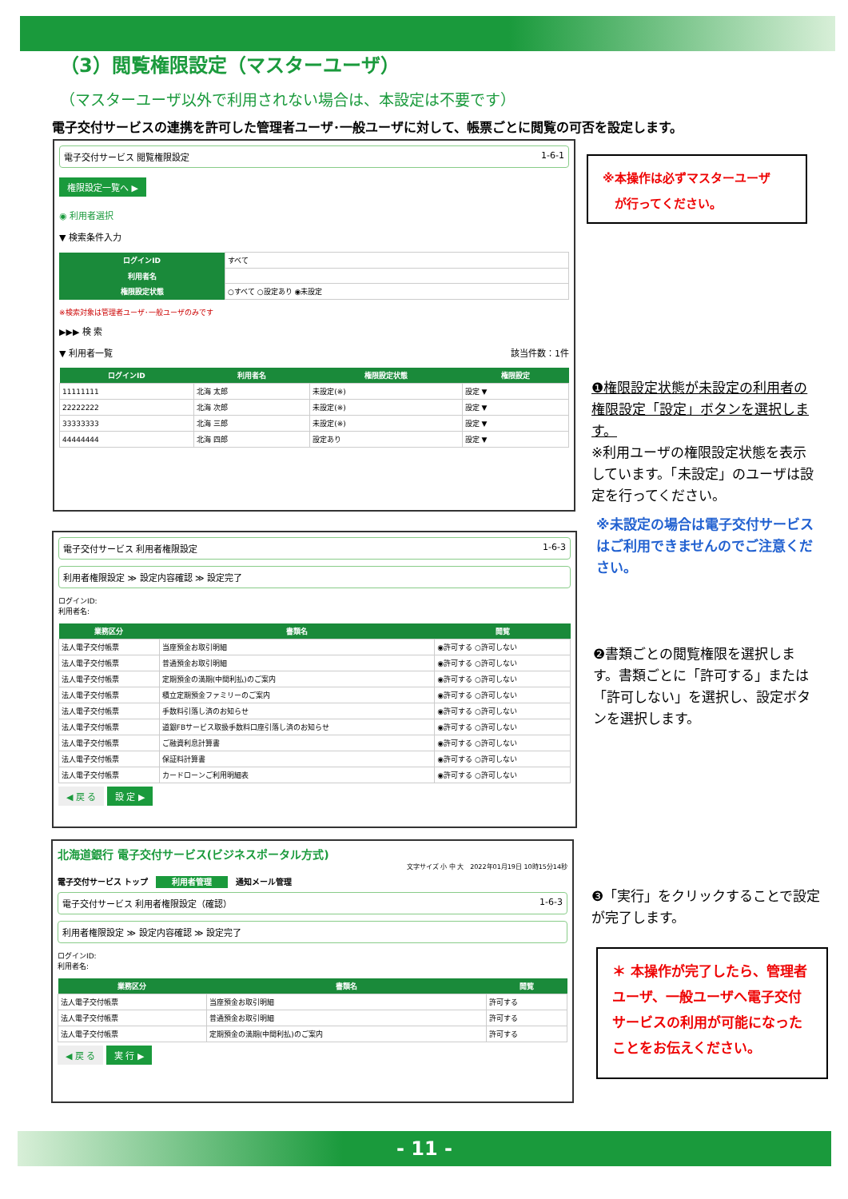（3）閲覧権限設定（マスターユーザ）
（マスターユーザ以外で利用されない場合は、本設定は不要です）
電子交付サービスの連携を許可した管理者ユーザ･一般ユーザに対して、帳票ごとに閲覧の可否を設定します。
電子交付サービス 閲覧権限設定 1-6-1
権限設定一覧へ ▶
◉ 利用者選択
▼ 検索条件入力
| ログインID | すべて |
| 利用者名 | |
| 権限設定状態 | ○すべて ○設定あり ◉未設定 |
※検索対象は管理者ユーザ･一般ユーザのみです
▶▶▶ 検 索
▼ 利用者一覧 該当件数：1件
| ログインID | 利用者名 | 権限設定状態 | 権限設定 |
| --- | --- | --- | --- |
| 11111111 | 北海 太郎 | 未設定(※) | 設定 ▼ |
| 22222222 | 北海 次郎 | 未設定(※) | 設定 ▼ |
| 33333333 | 北海 三郎 | 未設定(※) | 設定 ▼ |
| 44444444 | 北海 四郎 | 設定あり | 設定 ▼ |
※本操作は必ずマスターユーザ
　が行ってください。
❶権限設定状態が未設定の利用者の権限設定「設定」ボタンを選択します。
※利用ユーザの権限設定状態を表示しています。「未設定」のユーザは設定を行ってください。
※未設定の場合は電子交付サービスはご利用できませんのでご注意ください。
電子交付サービス 利用者権限設定 1-6-3
利用者権限設定 ≫ 設定内容確認 ≫ 設定完了
ログインID:
利用者名:
| 業務区分 | 書類名 | 閲覧 |
| --- | --- | --- |
| 法人電子交付帳票 | 当座預金お取引明細 | ◉許可する ○許可しない |
| 法人電子交付帳票 | 普通預金お取引明細 | ◉許可する ○許可しない |
| 法人電子交付帳票 | 定期預金の満期(中間利払)のご案内 | ◉許可する ○許可しない |
| 法人電子交付帳票 | 積立定期預金ファミリーのご案内 | ◉許可する ○許可しない |
| 法人電子交付帳票 | 手数料引落し済のお知らせ | ◉許可する ○許可しない |
| 法人電子交付帳票 | 道銀FBサービス取扱手数料口座引落し済のお知らせ | ◉許可する ○許可しない |
| 法人電子交付帳票 | ご融資利息計算書 | ◉許可する ○許可しない |
| 法人電子交付帳票 | 保証料計算書 | ◉許可する ○許可しない |
| 法人電子交付帳票 | カードローンご利用明細表 | ◉許可する ○許可しない |
◀ 戻 る 設 定 ▶
❷書類ごとの閲覧権限を選択します。書類ごとに「許可する」または「許可しない」を選択し、設定ボタンを選択します。
北海道銀行 電子交付サービス(ビジネスポータル方式)
文字サイズ 小 中 大　2022年01月19日 10時15分14秒
電子交付サービス トップ　利用者管理　通知メール管理
電子交付サービス 利用者権限設定（確認） 1-6-3
利用者権限設定 ≫ 設定内容確認 ≫ 設定完了
ログインID:
利用者名:
| 業務区分 | 書類名 | 閲覧 |
| --- | --- | --- |
| 法人電子交付帳票 | 当座預金お取引明細 | 許可する |
| 法人電子交付帳票 | 普通預金お取引明細 | 許可する |
| 法人電子交付帳票 | 定期預金の満期(中間利払)のご案内 | 許可する |
◀ 戻 る 実 行 ▶
❸「実行」をクリックすることで設定が完了します。
＊ 本操作が完了したら、管理者ユーザ、一般ユーザへ電子交付サービスの利用が可能になったことをお伝えください。
- 11 -